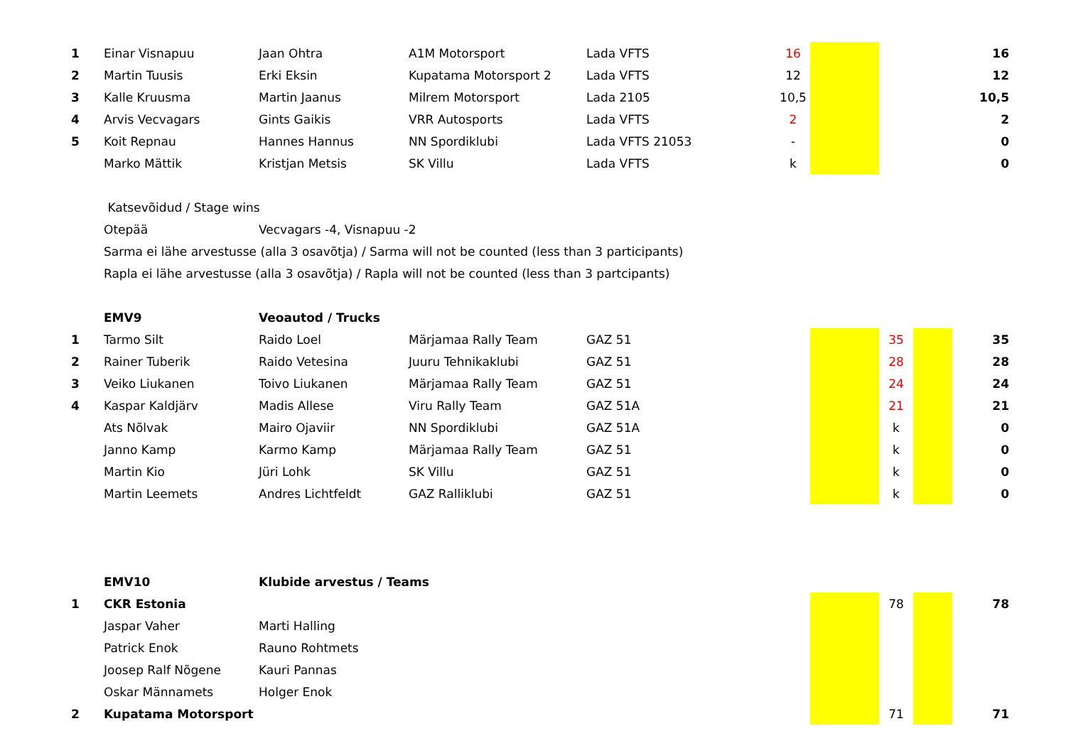| 1 | Einar Visnapuu | Jaan Ohtra | A1M Motorsport | Lada VFTS | | 16 | | | | 16 |
| 2 | Martin Tuusis | Erki Eksin | Kupatama Motorsport 2 | Lada VFTS | | 12 | | | | 12 |
| 3 | Kalle Kruusma | Martin Jaanus | Milrem Motorsport | Lada 2105 | | 10,5 | | | | 10,5 |
| 4 | Arvis Vecvagars | Gints Gaikis | VRR Autosports | Lada VFTS | | 2 | | | | 2 |
| 5 | Koit Repnau | Hannes Hannus | NN Spordiklubi | Lada VFTS 21053 | | - | | | | 0 |
| | Marko Mättik | Kristjan Metsis | SK Villu | Lada VFTS | | k | | | | 0 |
| | Katsevõidud / Stage wins | | | | | | | | | |
| | Otepää | Vecvagars -4, Visnapuu -2 | | | | | | | | |
| | Sarma ei lähe arvestusse (alla 3 osavõtja) / Sarma will not be counted (less than 3 participants) | | | | | | | | | |
| | Rapla ei lähe arvestusse (alla 3 osavõtja) / Rapla will not be counted (less than 3 partcipants) | | | | | | | | | |
| | EMV9 | Veoautod / Trucks | | | | | | | | |
| 1 | Tarmo Silt | Raido Loel | Märjamaa Rally Team | GAZ 51 | | | | 35 | | 35 |
| 2 | Rainer Tuberik | Raido Vetesina | Juuru Tehnikaklubi | GAZ 51 | | | | 28 | | 28 |
| 3 | Veiko Liukanen | Toivo Liukanen | Märjamaa Rally Team | GAZ 51 | | | | 24 | | 24 |
| 4 | Kaspar Kaldjärv | Madis Allese | Viru Rally Team | GAZ 51A | | | | 21 | | 21 |
| | Ats Nõlvak | Mairo Ojaviir | NN Spordiklubi | GAZ 51A | | | | k | | 0 |
| | Janno Kamp | Karmo Kamp | Märjamaa Rally Team | GAZ 51 | | | | k | | 0 |
| | Martin Kio | Jüri Lohk | SK Villu | GAZ 51 | | | | k | | 0 |
| | Martin Leemets | Andres Lichtfeldt | GAZ Ralliklubi | GAZ 51 | | | | k | | 0 |
| | EMV10 | Klubide arvestus / Teams | | | | | | | | |
| 1 | CKR Estonia | | | | | | | 78 | | 78 |
| | Jaspar Vaher | Marti Halling | | | | | | | | |
| | Patrick Enok | Rauno Rohtmets | | | | | | | | |
| | Joosep Ralf Nõgene | Kauri Pannas | | | | | | | | |
| | Oskar Männamets | Holger Enok | | | | | | | | |
| 2 | Kupatama Motorsport | | | | | | | 71 | | 71 |